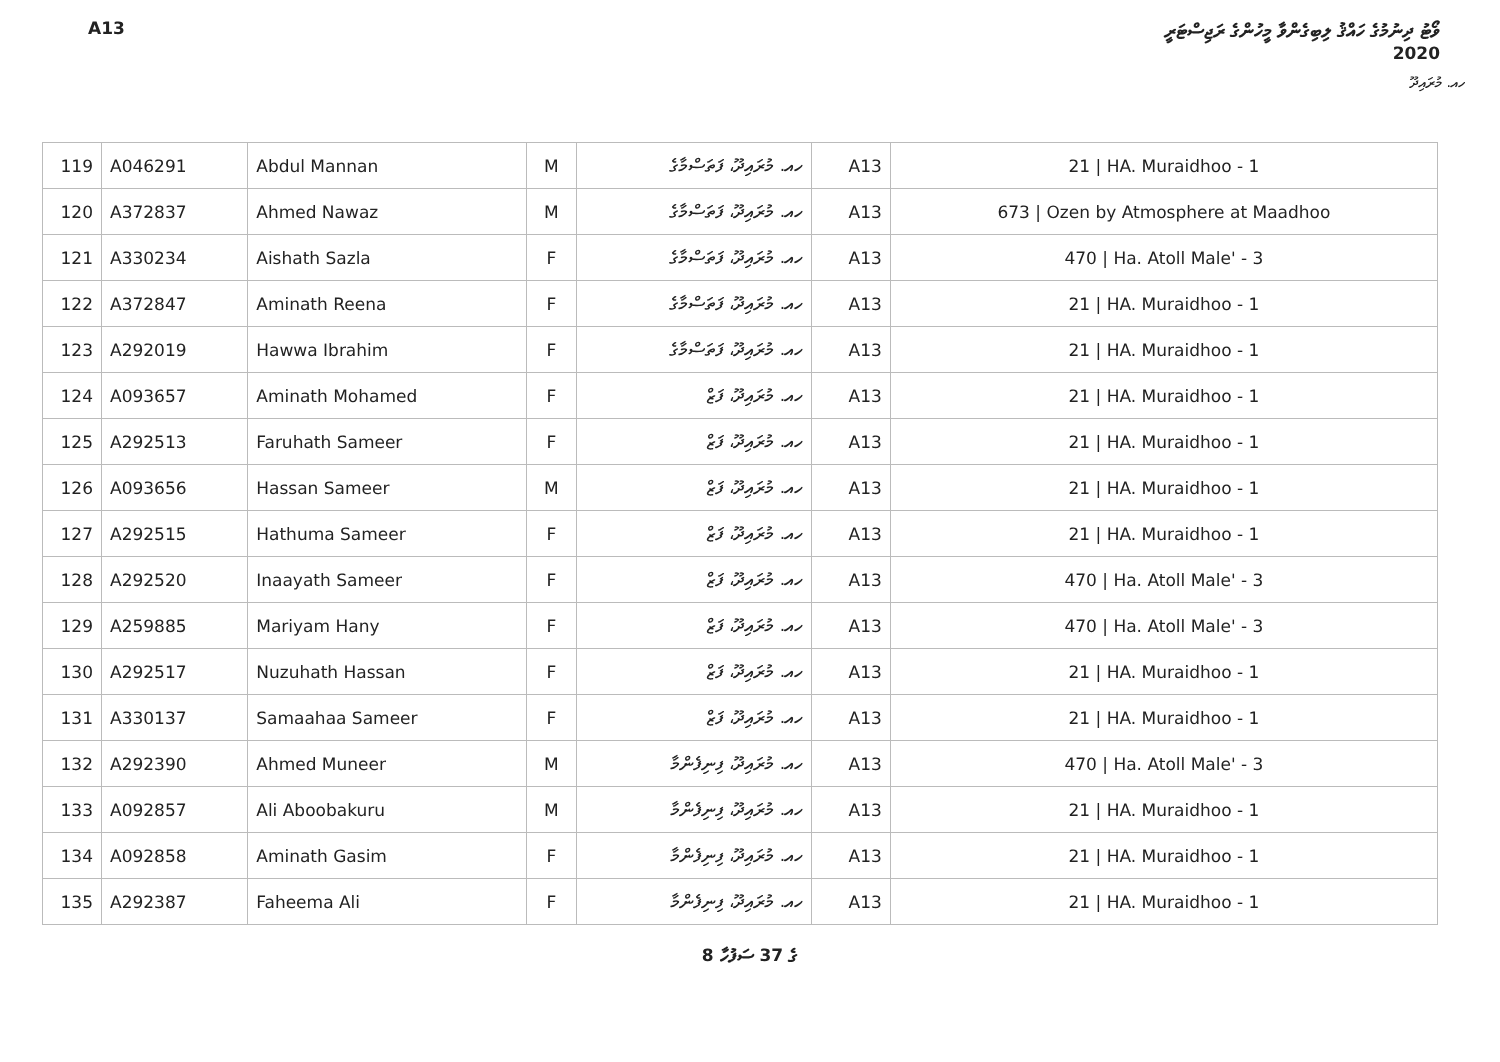A13 ވޯޓު ދިނުމުގެ ހައްޤު ލިބިގެންވާ މީހުންގެ ރަޖިސްޓަރީ
2020
ހއ. މުރައިދޫ
| 119 | A046291 | Abdul Mannan | M | ހއ. މުރައިދޫ، ފަތަސްމާގެ | A13 | 21 / HA. Muraidhoo - 1 |
| 120 | A372837 | Ahmed Nawaz | M | ހއ. މުރައިދޫ، ފަތަސްމާގެ | A13 | 673 / Ozen by Atmosphere at Maadhoo |
| 121 | A330234 | Aishath Sazla | F | ހއ. މުރައިދޫ، ފަތަސްމާގެ | A13 | 470 / Ha. Atoll Male' - 3 |
| 122 | A372847 | Aminath Reena | F | ހއ. މުރައިދޫ، ފަތަސްމާގެ | A13 | 21 / HA. Muraidhoo - 1 |
| 123 | A292019 | Hawwa Ibrahim | F | ހއ. މުރައިދޫ، ފަތަސްމާގެ | A13 | 21 / HA. Muraidhoo - 1 |
| 124 | A093657 | Aminath Mohamed | F | ހއ. މުރައިދޫ، ފަޒް | A13 | 21 / HA. Muraidhoo - 1 |
| 125 | A292513 | Faruhath Sameer | F | ހއ. މުރައިދޫ، ފަޒް | A13 | 21 / HA. Muraidhoo - 1 |
| 126 | A093656 | Hassan Sameer | M | ހއ. މުރައިދޫ، ފަޒް | A13 | 21 / HA. Muraidhoo - 1 |
| 127 | A292515 | Hathuma Sameer | F | ހއ. މުރައިދޫ، ފަޒް | A13 | 21 / HA. Muraidhoo - 1 |
| 128 | A292520 | Inaayath Sameer | F | ހއ. މުރައިދޫ، ފަޒް | A13 | 470 / Ha. Atoll Male' - 3 |
| 129 | A259885 | Mariyam Hany | F | ހއ. މުރައިދޫ، ފަޒް | A13 | 470 / Ha. Atoll Male' - 3 |
| 130 | A292517 | Nuzuhath Hassan | F | ހއ. މުރައިދޫ، ފަޒް | A13 | 21 / HA. Muraidhoo - 1 |
| 131 | A330137 | Samaahaa Sameer | F | ހއ. މުރައިދޫ، ފަޒް | A13 | 21 / HA. Muraidhoo - 1 |
| 132 | A292390 | Ahmed Muneer | M | ހއ. މުރައިދޫ، ފިނިފެންމާ | A13 | 470 / Ha. Atoll Male' - 3 |
| 133 | A092857 | Ali Aboobakuru | M | ހއ. މުރައިދޫ، ފިނިފެންމާ | A13 | 21 / HA. Muraidhoo - 1 |
| 134 | A092858 | Aminath Gasim | F | ހއ. މުރައިދޫ، ފިނިފެންމާ | A13 | 21 / HA. Muraidhoo - 1 |
| 135 | A292387 | Faheema Ali | F | ހއ. މުރައިދޫ، ފިނިފެންމާ | A13 | 21 / HA. Muraidhoo - 1 |
8 ގެ 37 ސަފުހާ